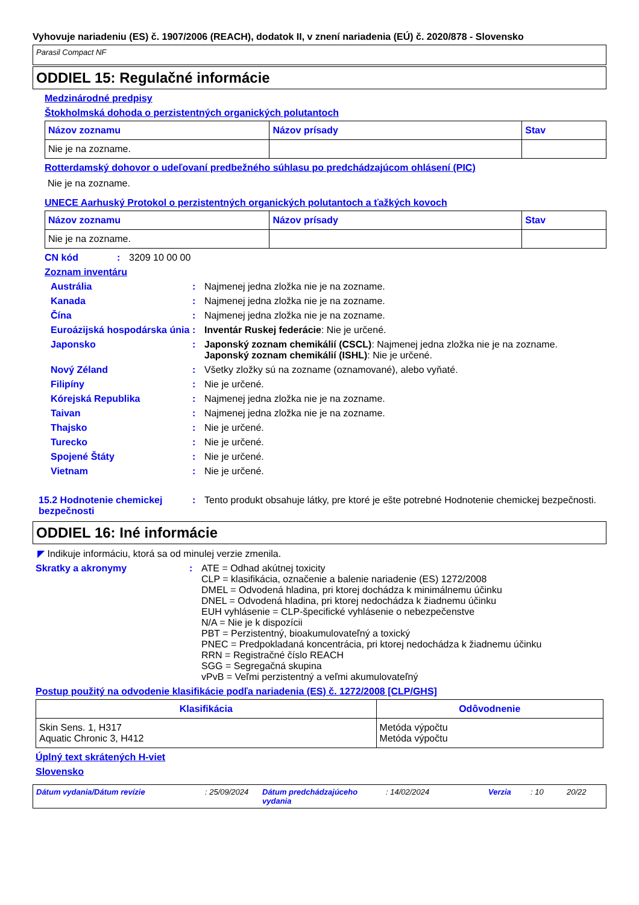Vyhovuje nariadeniu (ES) č. 1907/2006 (REACH), dodatok II, v znení nariadenia (EÚ) č. 2020/878 - Slovensko
Parasil Compact NF
ODDIEL 15: Regulačné informácie
Medzinárodné predpisy
Štokholmská dohoda o perzistentných organických polutantoch
| Názov zoznamu | Názov prísady | Stav |
| --- | --- | --- |
| Nie je na zozname. | | |
Rotterdamský dohovor o udeľovaní predbežného súhlasu po predchádzajúcom ohlásení (PIC)
Nie je na zozname.
UNECE Aarhuský Protokol o perzistentných organických polutantoch a ťažkých kovoch
| Názov zoznamu | Názov prísady | Stav |
| --- | --- | --- |
| Nie je na zozname. | | |
CN kód: 3209 10 00 00
Zoznam inventáru
Austrália: Najmenej jedna zložka nie je na zozname.
Kanada: Najmenej jedna zložka nie je na zozname.
Čína: Najmenej jedna zložka nie je na zozname.
Euroázijská hospodárska únia: Inventár Ruskej federácie: Nie je určené.
Japonsko: Japonský zoznam chemikálií (CSCL): Najmenej jedna zložka nie je na zozname.
Japonský zoznam chemikálií (ISHL): Nie je určené.
Nový Zéland: Všetky zložky sú na zozname (oznamované), alebo vyňaté.
Filipíny: Nie je určené.
Kórejská Republika: Najmenej jedna zložka nie je na zozname.
Taivan: Najmenej jedna zložka nie je na zozname.
Thajsko: Nie je určené.
Turecko: Nie je určené.
Spojené Štáty: Nie je určené.
Vietnam: Nie je určené.
15.2 Hodnotenie chemickej bezpečnosti: Tento produkt obsahuje látky, pre ktoré je ešte potrebné Hodnotenie chemickej bezpečnosti.
ODDIEL 16: Iné informácie
◤ Indikuje informáciu, ktorá sa od minulej verzie zmenila.
Skratky a akronymy: ATE = Odhad akútnej toxicity
CLP = klasifikácia, označenie a balenie nariadenie (ES) 1272/2008
DMEL = Odvodená hladina, pri ktorej dochádza k minimálnemu účinku
DNEL = Odvodená hladina, pri ktorej nedochádza k žiadnemu účinku
EUH vyhlásenie = CLP-špecifické vyhlásenie o nebezpečenstve
N/A = Nie je k dispozícii
PBT = Perzistentný, bioakumulovateľný a toxický
PNEC = Predpokladaná koncentrácia, pri ktorej nedochádza k žiadnemu účinku
RRN = Registračné číslo REACH
SGG = Segregačná skupina
vPvB = Veľmi perzistentný a veľmi akumulovateľný
Postup použitý na odvodenie klasifikácie podľa nariadenia (ES) č. 1272/2008 [CLP/GHS]
| Klasifikácia | Odôvodnenie |
| --- | --- |
| Skin Sens. 1, H317 Aquatic Chronic 3, H412 | Metóda výpočtu Metóda výpočtu |
Úplný text skrátených H-viet
Slovensko
Dátum vydania/Dátum revízie: 25/09/2024 Dátum predchádzajúceho vydania: 14/02/2024 Verzia: 10 20/22